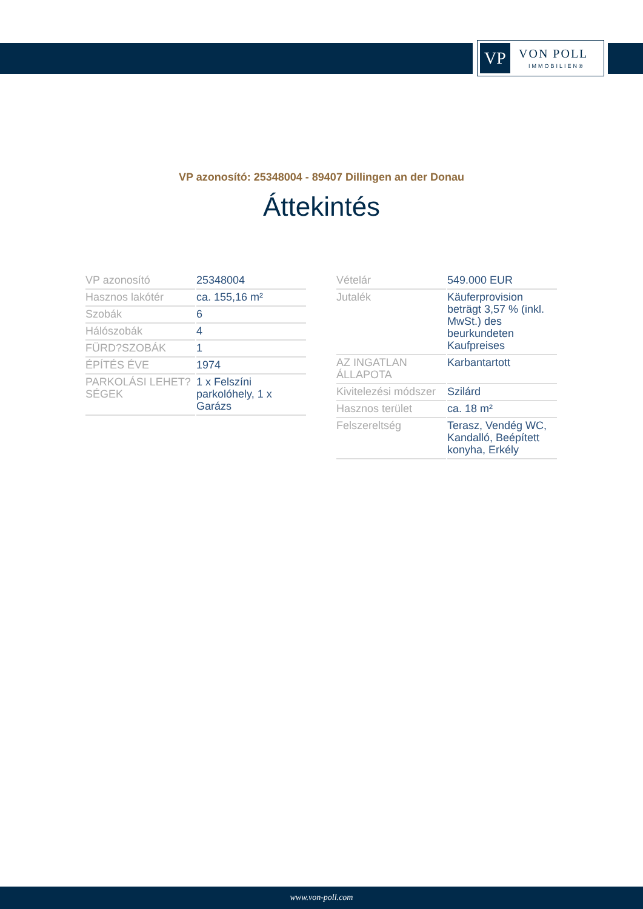VP VON POLL
IMMOBILIEN®
VP azonosító: 25348004 - 89407 Dillingen an der Donau
Áttekintés
| VP azonosító | 25348004 |
| Hasznos lakótér | ca. 155,16 m² |
| Szobák | 6 |
| Hálószobák | 4 |
| FÜRD?SZOBÁK | 1 |
| ÉPÍTÉS ÉVE | 1974 |
| PARKOLÁSI LEHET?SÉGEK | 1 x Felszíni parkolóhely, 1 x Garázs |
| Vételár | 549.000 EUR |
| Jutalék | Käuferprovision beträgt 3,57 % (inkl. MwSt.) des beurkundeten Kaufpreises |
| AZ INGATLAN ÁLLAPOTA | Karbantartott |
| Kivitelezési módszer | Szilárd |
| Hasznos terület | ca. 18 m² |
| Felszereltség | Terasz, Vendég WC, Kandalló, Beépített konyha, Erkély |
www.von-poll.com